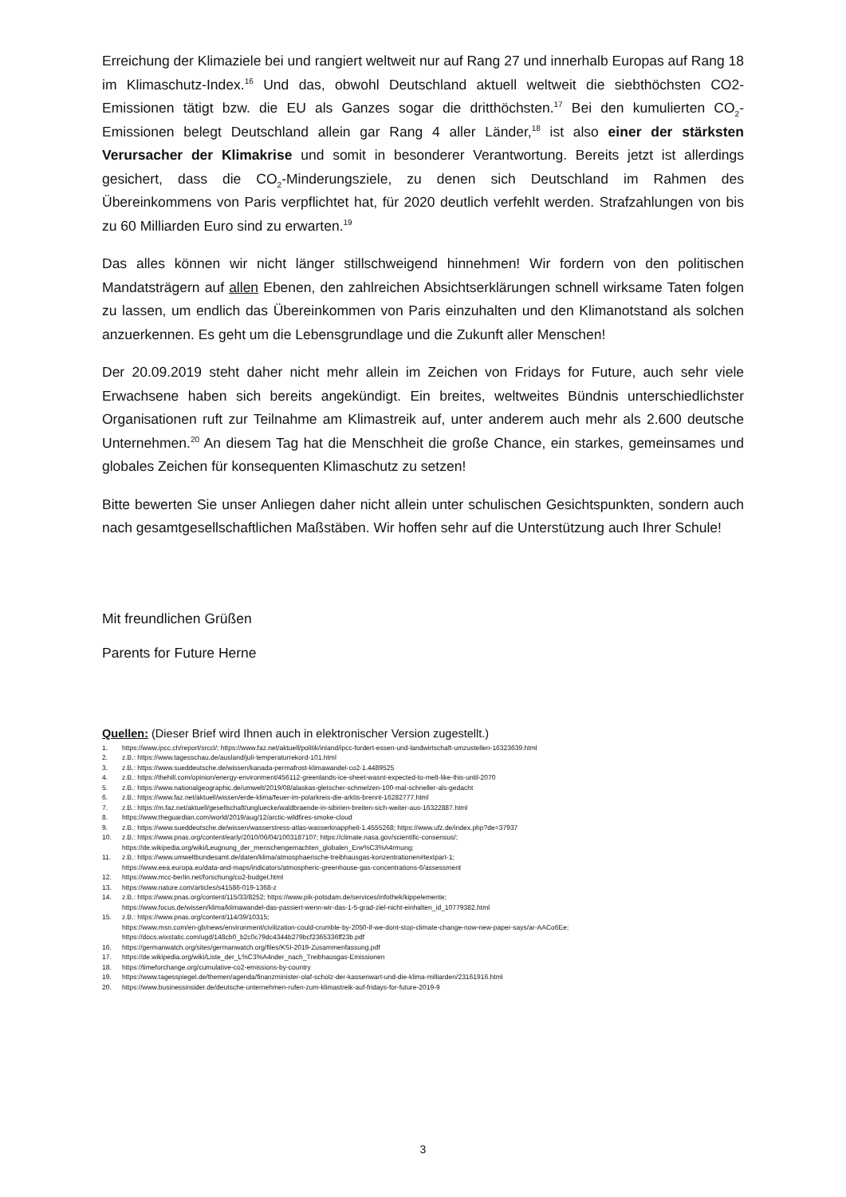Erreichung der Klimaziele bei und rangiert weltweit nur auf Rang 27 und innerhalb Europas auf Rang 18 im Klimaschutz-Index.<sup>16</sup> Und das, obwohl Deutschland aktuell weltweit die siebthöchsten CO2-Emissionen tätigt bzw. die EU als Ganzes sogar die dritthöchsten.<sup>17</sup> Bei den kumulierten CO<sub>2</sub>-Emissionen belegt Deutschland allein gar Rang 4 aller Länder,<sup>18</sup> ist also einer der stärksten Verursacher der Klimakrise und somit in besonderer Verantwortung. Bereits jetzt ist allerdings gesichert, dass die CO<sub>2</sub>-Minderungsziele, zu denen sich Deutschland im Rahmen des Übereinkommens von Paris verpflichtet hat, für 2020 deutlich verfehlt werden. Strafzahlungen von bis zu 60 Milliarden Euro sind zu erwarten.<sup>19</sup>
Das alles können wir nicht länger stillschweigend hinnehmen! Wir fordern von den politischen Mandatsträgern auf allen Ebenen, den zahlreichen Absichtserklärungen schnell wirksame Taten folgen zu lassen, um endlich das Übereinkommen von Paris einzuhalten und den Klimanotstand als solchen anzuerkennen. Es geht um die Lebensgrundlage und die Zukunft aller Menschen!
Der 20.09.2019 steht daher nicht mehr allein im Zeichen von Fridays for Future, auch sehr viele Erwachsene haben sich bereits angekündigt. Ein breites, weltweites Bündnis unterschiedlichster Organisationen ruft zur Teilnahme am Klimastreik auf, unter anderem auch mehr als 2.600 deutsche Unternehmen.<sup>20</sup> An diesem Tag hat die Menschheit die große Chance, ein starkes, gemeinsames und globales Zeichen für konsequenten Klimaschutz zu setzen!
Bitte bewerten Sie unser Anliegen daher nicht allein unter schulischen Gesichtspunkten, sondern auch nach gesamtgesellschaftlichen Maßstäben. Wir hoffen sehr auf die Unterstützung auch Ihrer Schule!
Mit freundlichen Grüßen
Parents for Future Herne
Quellen: (Dieser Brief wird Ihnen auch in elektronischer Version zugestellt.)
1. https://www.ipcc.ch/report/srccl/; https://www.faz.net/aktuell/politik/inland/ipcc-fordert-essen-und-landwirtschaft-umzustellen-16323639.html
2. z.B.: https://www.tagesschau.de/ausland/juli-temperaturrekord-101.html
3. z.B.: https://www.sueddeutsche.de/wissen/kanada-permafrost-klimawandel-co2-1.4489525
4. z.B.: https://thehill.com/opinion/energy-environment/456112-greenlands-ice-sheet-wasnt-expected-to-melt-like-this-until-2070
5. z.B.: https://www.nationalgeographic.de/umwelt/2019/08/alaskas-gletscher-schmelzen-100-mal-schneller-als-gedacht
6. z.B.: https://www.faz.net/aktuell/wissen/erde-klima/feuer-im-polarkreis-die-arktis-brennt-16282777.html
7. z.B.: https://m.faz.net/aktuell/gesellschaft/ungluecke/waldbraende-in-sibirien-breiten-sich-weiter-aus-16322887.html
8. https://www.theguardian.com/world/2019/aug/12/arctic-wildfires-smoke-cloud
9. z.B.: https://www.sueddeutsche.de/wissen/wasserstress-atlas-wasserknappheit-1.4555268; https://www.ufz.de/index.php?de=37937
10. z.B.: https://www.pnas.org/content/early/2010/06/04/1003187107; https://climate.nasa.gov/scientific-consensus/;
https://de.wikipedia.org/wiki/Leugnung_der_menschengemachten_globalen_Erw%C3%A4rmung;
11. z.B.: https://www.umweltbundesamt.de/daten/klima/atmosphaerische-treibhausgas-konzentrationen#textpart-1;
https://www.eea.europa.eu/data-and-maps/indicators/atmospheric-greenhouse-gas-concentrations-6/assessment
12. https://www.mcc-berlin.net/forschung/co2-budget.html
13. https://www.nature.com/articles/s41586-019-1368-z
14. z.B.: https://www.pnas.org/content/115/33/8252; https://www.pik-potsdam.de/services/infothek/kippelemente;
https://www.focus.de/wissen/klima/klimawandel-das-passiert-wenn-wir-das-1-5-grad-ziel-nicht-einhalten_id_10779382.html
15. z.B.: https://www.pnas.org/content/114/39/10315;
https://www.msn.com/en-gb/news/environment/civilization-could-crumble-by-2050-if-we-dont-stop-climate-change-now-new-paper-says/ar-AACo6Ee;
https://docs.wixstatic.com/ugd/148cb0_b2c0c79dc4344b279bcf2365336ff23b.pdf
16. https://germanwatch.org/sites/germanwatch.org/files/KSI-2019-Zusammenfassung.pdf
17. https://de.wikipedia.org/wiki/Liste_der_L%C3%A4nder_nach_Treibhausgas-Emissionen
18. https://timeforchange.org/cumulative-co2-emissions-by-country
19. https://www.tagesspiegel.de/themen/agenda/finanzminister-olaf-scholz-der-kassenwart-und-die-klima-milliarden/23161916.html
20. https://www.businessinsider.de/deutsche-unternehmen-rufen-zum-klimastreik-auf-fridays-for-future-2019-9
3